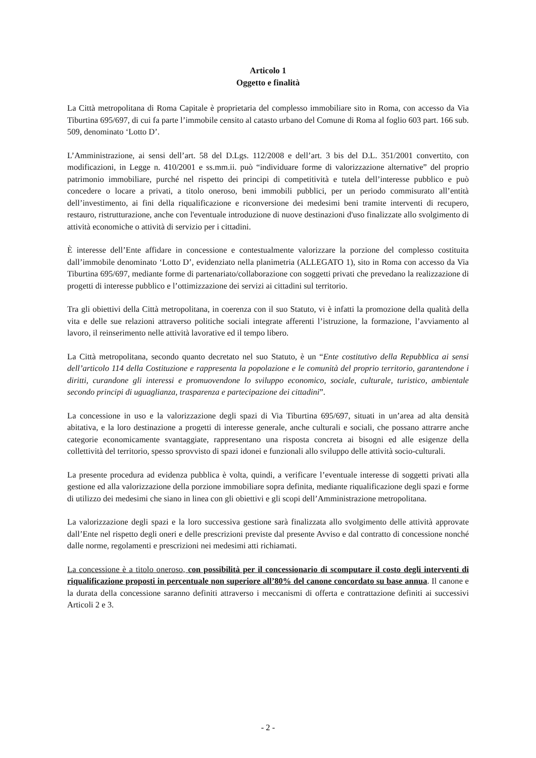Articolo 1
Oggetto e finalità
La Città metropolitana di Roma Capitale è proprietaria del complesso immobiliare sito in Roma, con accesso da Via Tiburtina 695/697, di cui fa parte l’immobile censito al catasto urbano del Comune di Roma al foglio 603 part. 166 sub. 509, denominato ‘Lotto D’.
L’Amministrazione, ai sensi dell’art. 58 del D.Lgs. 112/2008 e dell’art. 3 bis del D.L. 351/2001 convertito, con modificazioni, in Legge n. 410/2001 e ss.mm.ii. può “individuare forme di valorizzazione alternative” del proprio patrimonio immobiliare, purché nel rispetto dei principi di competitività e tutela dell’interesse pubblico e può concedere o locare a privati, a titolo oneroso, beni immobili pubblici, per un periodo commisurato all’entità dell’investimento, ai fini della riqualificazione e riconversione dei medesimi beni tramite interventi di recupero, restauro, ristrutturazione, anche con l'eventuale introduzione di nuove destinazioni d'uso finalizzate allo svolgimento di attività economiche o attività di servizio per i cittadini.
È interesse dell’Ente affidare in concessione e contestualmente valorizzare la porzione del complesso costituita dall’immobile denominato ‘Lotto D’, evidenziato nella planimetria (ALLEGATO 1), sito in Roma con accesso da Via Tiburtina 695/697, mediante forme di partenariato/collaborazione con soggetti privati che prevedano la realizzazione di progetti di interesse pubblico e l’ottimizzazione dei servizi ai cittadini sul territorio.
Tra gli obiettivi della Città metropolitana, in coerenza con il suo Statuto, vi è infatti la promozione della qualità della vita e delle sue relazioni attraverso politiche sociali integrate afferenti l’istruzione, la formazione, l’avviamento al lavoro, il reinserimento nelle attività lavorative ed il tempo libero.
La Città metropolitana, secondo quanto decretato nel suo Statuto, è un “Ente costitutivo della Repubblica ai sensi dell’articolo 114 della Costituzione e rappresenta la popolazione e le comunità del proprio territorio, garantendone i diritti, curandone gli interessi e promuovendone lo sviluppo economico, sociale, culturale, turistico, ambientale secondo principi di uguaglianza, trasparenza e partecipazione dei cittadini”.
La concessione in uso e la valorizzazione degli spazi di Via Tiburtina 695/697, situati in un’area ad alta densità abitativa, e la loro destinazione a progetti di interesse generale, anche culturali e sociali, che possano attrarre anche categorie economicamente svantaggiate, rappresentano una risposta concreta ai bisogni ed alle esigenze della collettività del territorio, spesso sprovvisto di spazi idonei e funzionali allo sviluppo delle attività socio-culturali.
La presente procedura ad evidenza pubblica è volta, quindi, a verificare l’eventuale interesse di soggetti privati alla gestione ed alla valorizzazione della porzione immobiliare sopra definita, mediante riqualificazione degli spazi e forme di utilizzo dei medesimi che siano in linea con gli obiettivi e gli scopi dell’Amministrazione metropolitana.
La valorizzazione degli spazi e la loro successiva gestione sarà finalizzata allo svolgimento delle attività approvate dall’Ente nel rispetto degli oneri e delle prescrizioni previste dal presente Avviso e dal contratto di concessione nonché dalle norme, regolamenti e prescrizioni nei medesimi atti richiamati.
La concessione è a titolo oneroso, con possibilità per il concessionario di scomputare il costo degli interventi di riqualificazione proposti in percentuale non superiore all’80% del canone concordato su base annua. Il canone e la durata della concessione saranno definiti attraverso i meccanismi di offerta e contrattazione definiti ai successivi Articoli 2 e 3.
- 2 -